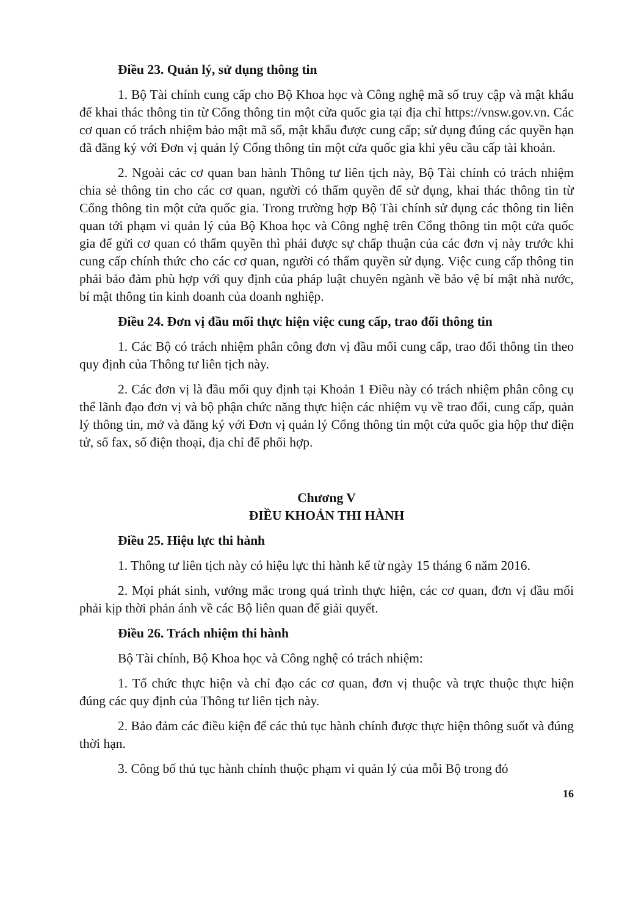Điều 23. Quản lý, sử dụng thông tin
1. Bộ Tài chính cung cấp cho Bộ Khoa học và Công nghệ mã số truy cập và mật khẩu để khai thác thông tin từ Cổng thông tin một cửa quốc gia tại địa chỉ https://vnsw.gov.vn. Các cơ quan có trách nhiệm bảo mật mã số, mật khẩu được cung cấp; sử dụng đúng các quyền hạn đã đăng ký với Đơn vị quản lý Cổng thông tin một cửa quốc gia khi yêu cầu cấp tài khoản.
2. Ngoài các cơ quan ban hành Thông tư liên tịch này, Bộ Tài chính có trách nhiệm chia sẻ thông tin cho các cơ quan, người có thẩm quyền để sử dụng, khai thác thông tin từ Cổng thông tin một cửa quốc gia. Trong trường hợp Bộ Tài chính sử dụng các thông tin liên quan tới phạm vi quản lý của Bộ Khoa học và Công nghệ trên Cổng thông tin một cửa quốc gia để gửi cơ quan có thẩm quyền thì phải được sự chấp thuận của các đơn vị này trước khi cung cấp chính thức cho các cơ quan, người có thẩm quyền sử dụng. Việc cung cấp thông tin phải bảo đảm phù hợp với quy định của pháp luật chuyên ngành về bảo vệ bí mật nhà nước, bí mật thông tin kinh doanh của doanh nghiệp.
Điều 24. Đơn vị đầu mối thực hiện việc cung cấp, trao đổi thông tin
1. Các Bộ có trách nhiệm phân công đơn vị đầu mối cung cấp, trao đổi thông tin theo quy định của Thông tư liên tịch này.
2. Các đơn vị là đầu mối quy định tại Khoản 1 Điều này có trách nhiệm phân công cụ thể lãnh đạo đơn vị và bộ phận chức năng thực hiện các nhiệm vụ về trao đổi, cung cấp, quản lý thông tin, mở và đăng ký với Đơn vị quản lý Cổng thông tin một cửa quốc gia hộp thư điện tử, số fax, số điện thoại, địa chỉ để phối hợp.
Chương V
ĐIỀU KHOẢN THI HÀNH
Điều 25. Hiệu lực thi hành
1. Thông tư liên tịch này có hiệu lực thi hành kể từ ngày 15 tháng 6 năm 2016.
2. Mọi phát sinh, vướng mắc trong quá trình thực hiện, các cơ quan, đơn vị đầu mối phải kịp thời phản ánh về các Bộ liên quan để giải quyết.
Điều 26. Trách nhiệm thi hành
Bộ Tài chính, Bộ Khoa học và Công nghệ có trách nhiệm:
1. Tổ chức thực hiện và chỉ đạo các cơ quan, đơn vị thuộc và trực thuộc thực hiện đúng các quy định của Thông tư liên tịch này.
2. Bảo đảm các điều kiện để các thủ tục hành chính được thực hiện thông suốt và đúng thời hạn.
3. Công bố thủ tục hành chính thuộc phạm vi quản lý của mỗi Bộ trong đó
16